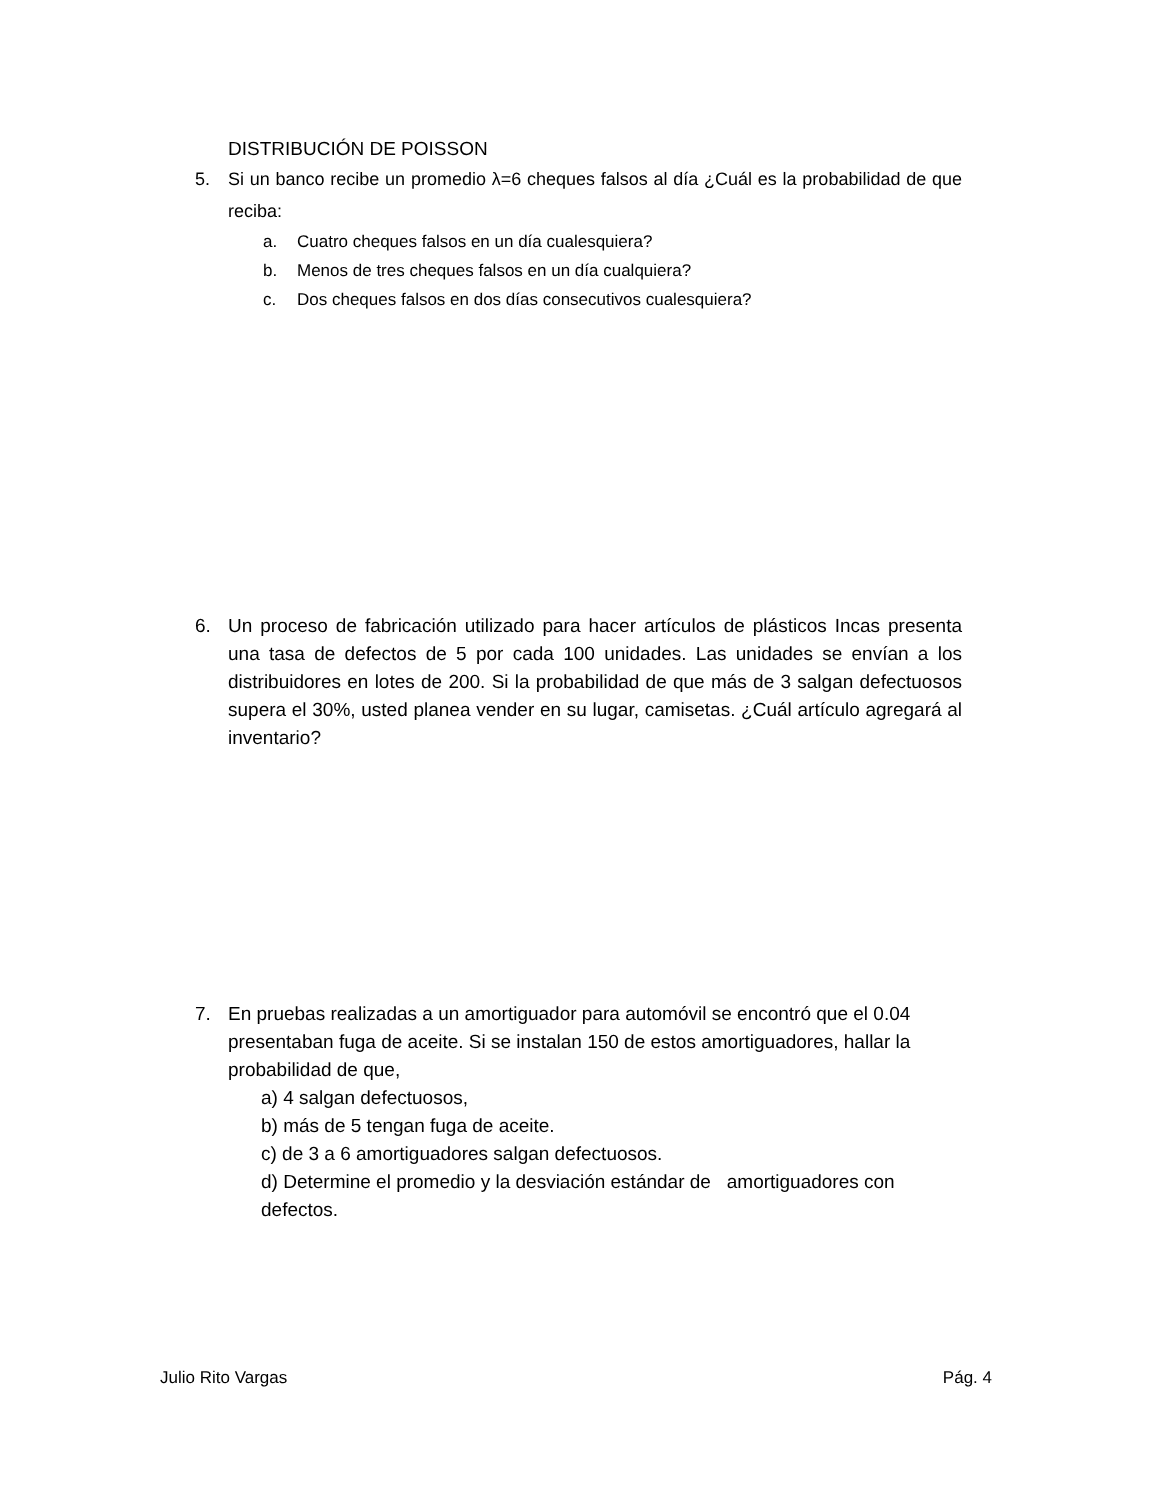DISTRIBUCIÓN DE POISSON
5. Si un banco recibe un promedio λ=6 cheques falsos al día ¿Cuál es la probabilidad de que reciba:
a. Cuatro cheques falsos en un día cualesquiera?
b. Menos de tres cheques falsos en un día cualquiera?
c. Dos cheques falsos en dos días consecutivos cualesquiera?
6. Un proceso de fabricación utilizado para hacer artículos de plásticos Incas presenta una tasa de defectos de 5 por cada 100 unidades. Las unidades se envían a los distribuidores en lotes de 200. Si la probabilidad de que más de 3 salgan defectuosos supera el 30%, usted planea vender en su lugar, camisetas. ¿Cuál artículo agregará al inventario?
7. En pruebas realizadas a un amortiguador para automóvil se encontró que el 0.04 presentaban fuga de aceite. Si se instalan 150 de estos amortiguadores, hallar la probabilidad de que,
a) 4 salgan defectuosos,
b) más de 5 tengan fuga de aceite.
c) de 3 a 6 amortiguadores salgan defectuosos.
d) Determine el promedio y la desviación estándar de amortiguadores con defectos.
Julio Rito Vargas Pág. 4